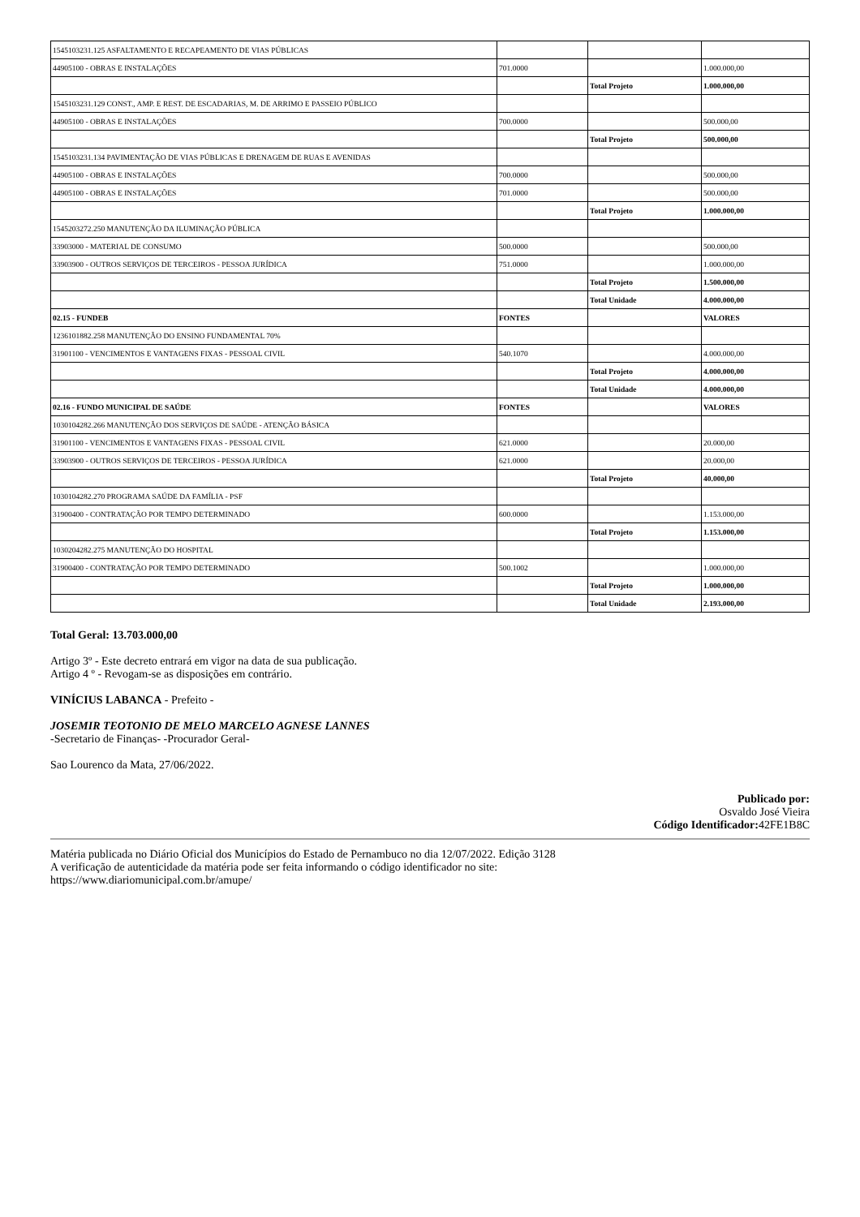| 1545103231.125 ASFALTAMENTO E RECAPEAMENTO DE VIAS PÚBLICAS | | | |
| 44905100 - OBRAS E INSTALAÇÕES | 701.0000 | | 1.000.000,00 |
| | | Total Projeto | 1.000.000,00 |
| 1545103231.129 CONST., AMP. E REST. DE ESCADARIAS, M. DE ARRIMO E PASSEIO PÚBLICO | | | |
| 44905100 - OBRAS E INSTALAÇÕES | 700.0000 | | 500.000,00 |
| | | Total Projeto | 500.000,00 |
| 1545103231.134 PAVIMENTAÇÃO DE VIAS PÚBLICAS E DRENAGEM DE RUAS E AVENIDAS | | | |
| 44905100 - OBRAS E INSTALAÇÕES | 700.0000 | | 500.000,00 |
| 44905100 - OBRAS E INSTALAÇÕES | 701.0000 | | 500.000,00 |
| | | Total Projeto | 1.000.000,00 |
| 1545203272.250 MANUTENÇÃO DA ILUMINAÇÃO PÚBLICA | | | |
| 33903000 - MATERIAL DE CONSUMO | 500.0000 | | 500.000,00 |
| 33903900 - OUTROS SERVIÇOS DE TERCEIROS - PESSOA JURÍDICA | 751.0000 | | 1.000.000,00 |
| | | Total Projeto | 1.500.000,00 |
| | | Total Unidade | 4.000.000,00 |
| 02.15 - FUNDEB | FONTES | | VALORES |
| 1236101882.258 MANUTENÇÃO DO ENSINO FUNDAMENTAL 70% | | | |
| 31901100 - VENCIMENTOS E VANTAGENS FIXAS - PESSOAL CIVIL | 540.1070 | | 4.000.000,00 |
| | | Total Projeto | 4.000.000,00 |
| | | Total Unidade | 4.000.000,00 |
| 02.16 - FUNDO MUNICIPAL DE SAÚDE | FONTES | | VALORES |
| 1030104282.266 MANUTENÇÃO DOS SERVIÇOS DE SAÚDE - ATENÇÃO BÁSICA | | | |
| 31901100 - VENCIMENTOS E VANTAGENS FIXAS - PESSOAL CIVIL | 621.0000 | | 20.000,00 |
| 33903900 - OUTROS SERVIÇOS DE TERCEIROS - PESSOA JURÍDICA | 621.0000 | | 20.000,00 |
| | | Total Projeto | 40.000,00 |
| 1030104282.270 PROGRAMA SAÚDE DA FAMÍLIA - PSF | | | |
| 31900400 - CONTRATAÇÃO POR TEMPO DETERMINADO | 600.0000 | | 1.153.000,00 |
| | | Total Projeto | 1.153.000,00 |
| 1030204282.275 MANUTENÇÃO DO HOSPITAL | | | |
| 31900400 - CONTRATAÇÃO POR TEMPO DETERMINADO | 500.1002 | | 1.000.000,00 |
| | | Total Projeto | 1.000.000,00 |
| | | Total Unidade | 2.193.000,00 |
Total Geral: 13.703.000,00
Artigo 3º - Este decreto entrará em vigor na data de sua publicação.
Artigo 4 º - Revogam-se as disposições em contrário.
VINÍCIUS LABANCA - Prefeito -
JOSEMIR TEOTONIO DE MELO MARCELO AGNESE LANNES
-Secretario de Finanças- -Procurador Geral-
Sao Lourenco da Mata, 27/06/2022.
Publicado por:
Osvaldo José Vieira
Código Identificador: 42FE1B8C
Matéria publicada no Diário Oficial dos Municípios do Estado de Pernambuco no dia 12/07/2022. Edição 3128
A verificação de autenticidade da matéria pode ser feita informando o código identificador no site:
https://www.diariomunicipal.com.br/amupe/